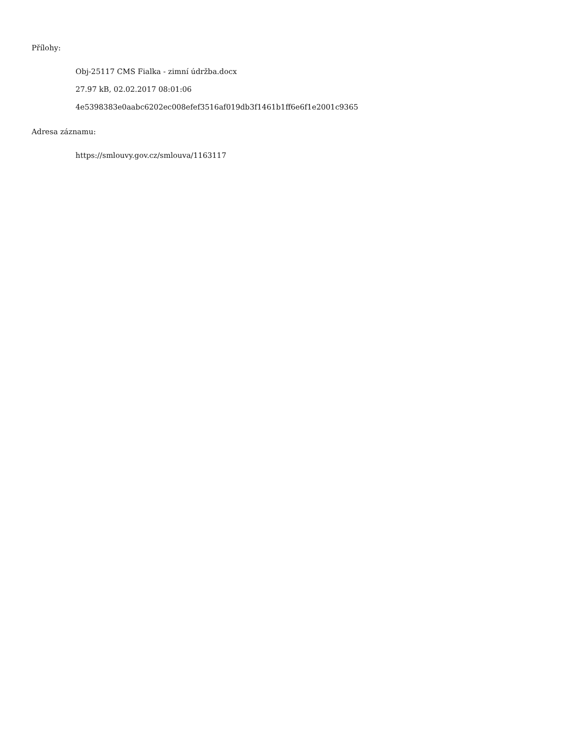Přílohy:
Obj-25117 CMS Fialka - zimní údržba.docx
27.97 kB, 02.02.2017 08:01:06
4e5398383e0aabc6202ec008efef3516af019db3f1461b1ff6e6f1e2001c9365
Adresa záznamu:
https://smlouvy.gov.cz/smlouva/1163117